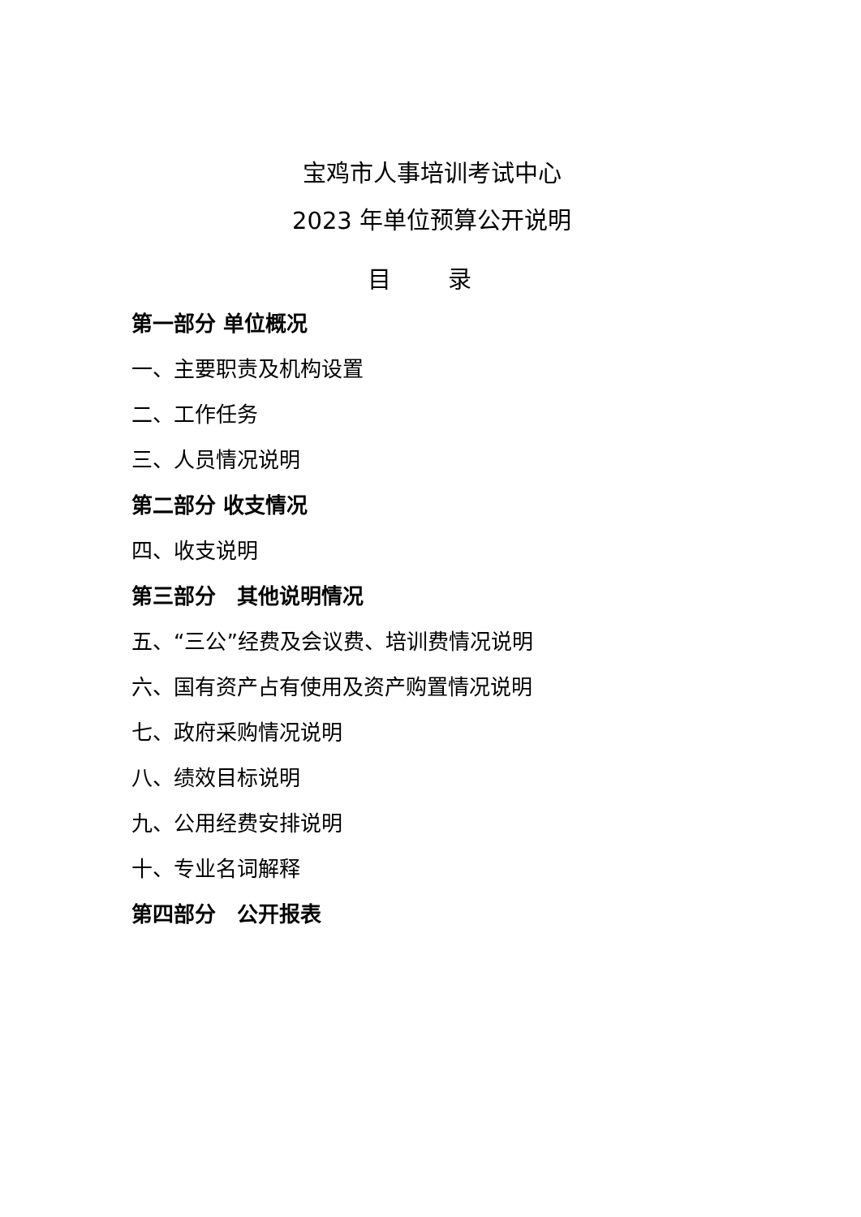宝鸡市人事培训考试中心
2023 年单位预算公开说明
目 录
第一部分 单位概况
一、主要职责及机构设置
二、工作任务
三、人员情况说明
第二部分 收支情况
四、收支说明
第三部分　其他说明情况
五、“三公”经费及会议费、培训费情况说明
六、国有资产占有使用及资产购置情况说明
七、政府采购情况说明
八、绩效目标说明
九、公用经费安排说明
十、专业名词解释
第四部分　公开报表